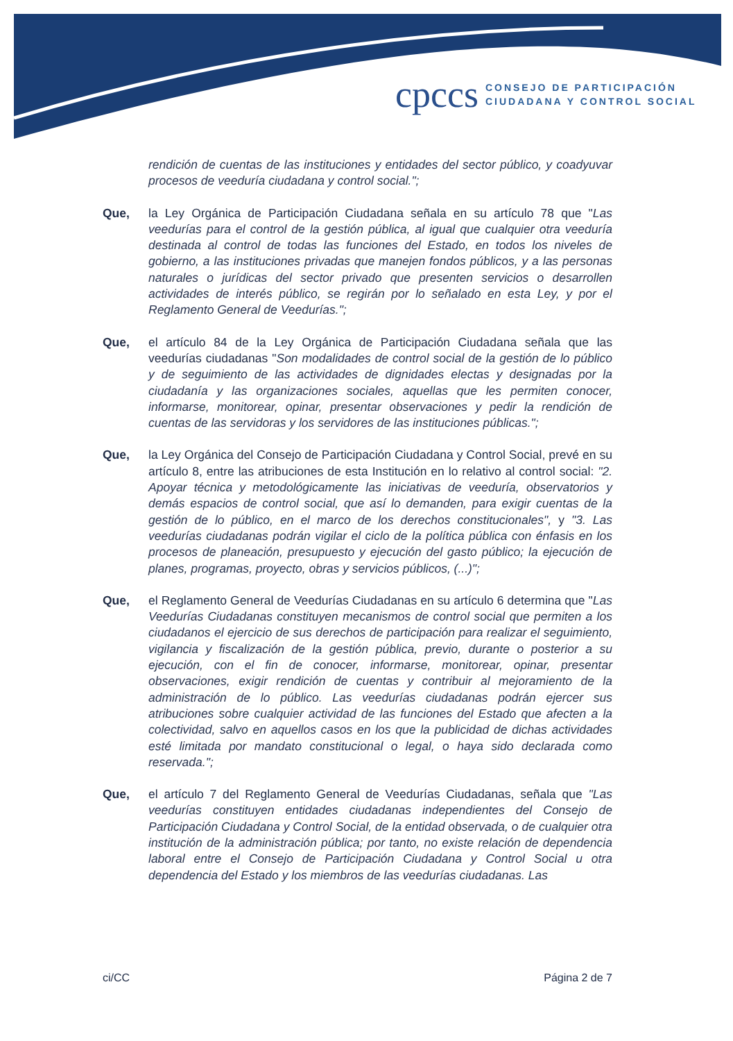cpccs
CONSEJO DE PARTICIPACIÓN
CIUDADANA Y CONTROL SOCIAL
rendición de cuentas de las instituciones y entidades del sector público, y coadyuvar procesos de veeduría ciudadana y control social.";
Que, la Ley Orgánica de Participación Ciudadana señala en su artículo 78 que "Las veedurías para el control de la gestión pública, al igual que cualquier otra veeduría destinada al control de todas las funciones del Estado, en todos los niveles de gobierno, a las instituciones privadas que manejen fondos públicos, y a las personas naturales o jurídicas del sector privado que presenten servicios o desarrollen actividades de interés público, se regirán por lo señalado en esta Ley, y por el Reglamento General de Veedurías.";
Que, el artículo 84 de la Ley Orgánica de Participación Ciudadana señala que las veedurías ciudadanas "Son modalidades de control social de la gestión de lo público y de seguimiento de las actividades de dignidades electas y designadas por la ciudadanía y las organizaciones sociales, aquellas que les permiten conocer, informarse, monitorear, opinar, presentar observaciones y pedir la rendición de cuentas de las servidoras y los servidores de las instituciones públicas.";
Que, la Ley Orgánica del Consejo de Participación Ciudadana y Control Social, prevé en su artículo 8, entre las atribuciones de esta Institución en lo relativo al control social: "2. Apoyar técnica y metodológicamente las iniciativas de veeduría, observatorios y demás espacios de control social, que así lo demanden, para exigir cuentas de la gestión de lo público, en el marco de los derechos constitucionales", y "3. Las veedurías ciudadanas podrán vigilar el ciclo de la política pública con énfasis en los procesos de planeación, presupuesto y ejecución del gasto público; la ejecución de planes, programas, proyecto, obras y servicios públicos, (...)";
Que, el Reglamento General de Veedurías Ciudadanas en su artículo 6 determina que "Las Veedurías Ciudadanas constituyen mecanismos de control social que permiten a los ciudadanos el ejercicio de sus derechos de participación para realizar el seguimiento, vigilancia y fiscalización de la gestión pública, previo, durante o posterior a su ejecución, con el fin de conocer, informarse, monitorear, opinar, presentar observaciones, exigir rendición de cuentas y contribuir al mejoramiento de la administración de lo público. Las veedurías ciudadanas podrán ejercer sus atribuciones sobre cualquier actividad de las funciones del Estado que afecten a la colectividad, salvo en aquellos casos en los que la publicidad de dichas actividades esté limitada por mandato constitucional o legal, o haya sido declarada como reservada.";
Que, el artículo 7 del Reglamento General de Veedurías Ciudadanas, señala que "Las veedurías constituyen entidades ciudadanas independientes del Consejo de Participación Ciudadana y Control Social, de la entidad observada, o de cualquier otra institución de la administración pública; por tanto, no existe relación de dependencia laboral entre el Consejo de Participación Ciudadana y Control Social u otra dependencia del Estado y los miembros de las veedurías ciudadanas. Las
ci/CC Página 2 de 7